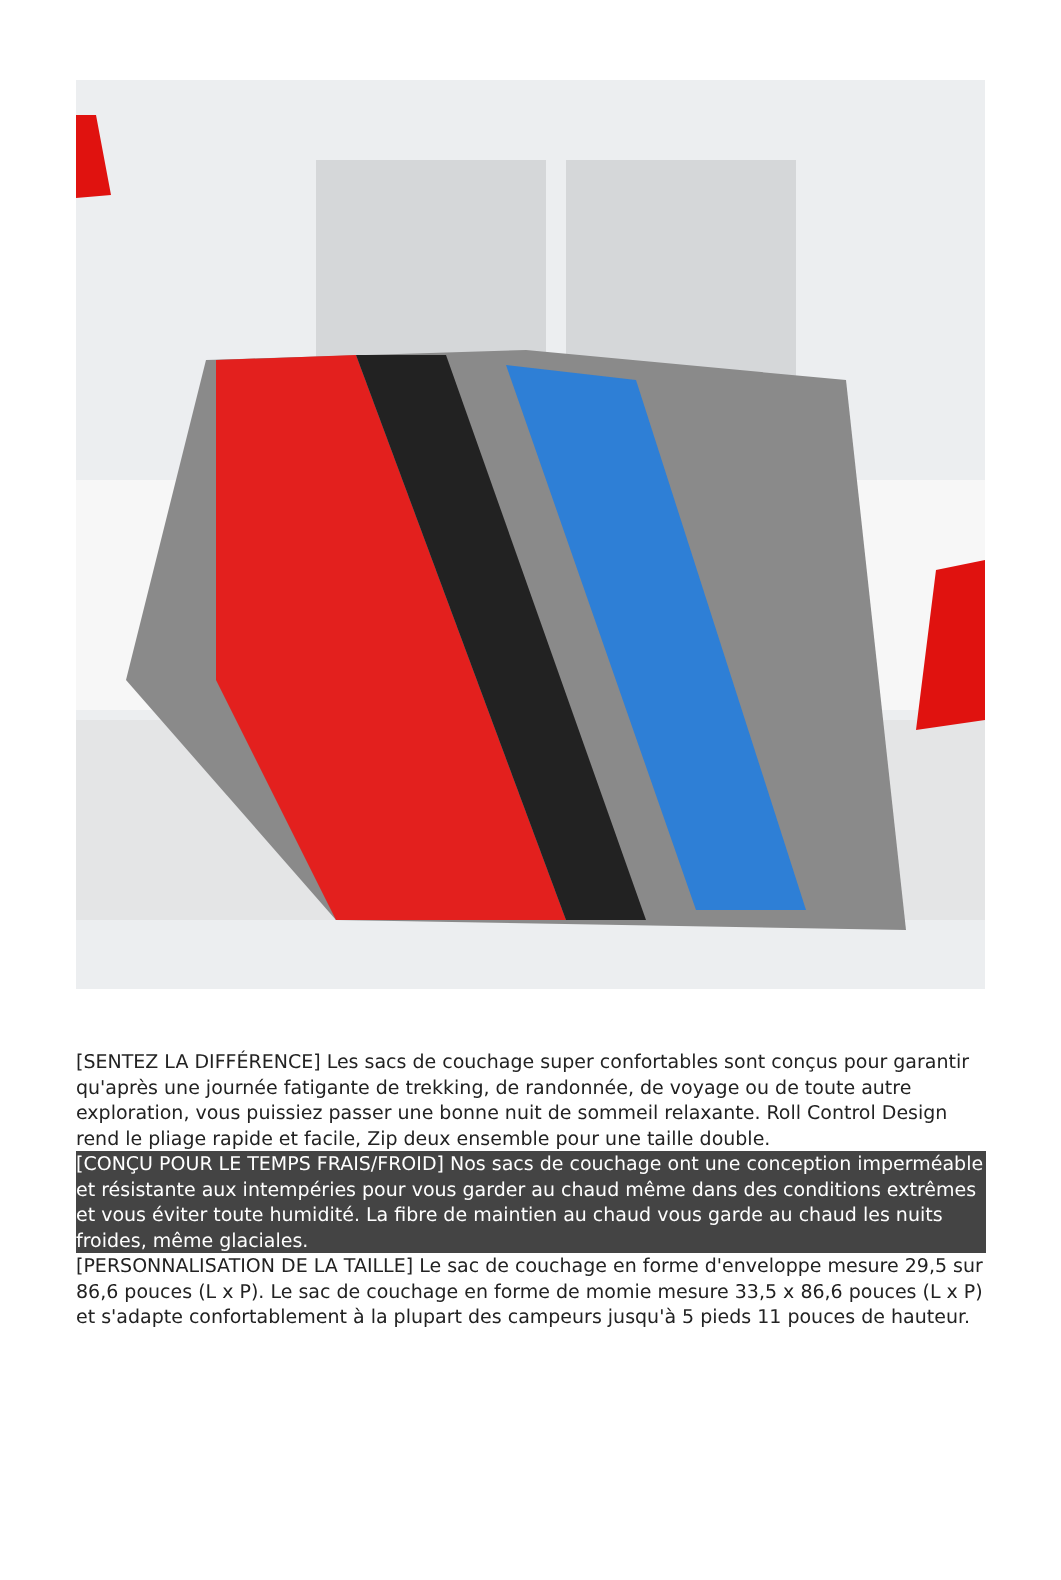[SENTEZ LA DIFFÉRENCE] Les sacs de couchage super confortables sont conçus pour garantir qu'après une journée fatigante de trekking, de randonnée, de voyage ou de toute autre exploration, vous puissiez passer une bonne nuit de sommeil relaxante. Roll Control Design rend le pliage rapide et facile, Zip deux ensemble pour une taille double.
[CONÇU POUR LE TEMPS FRAIS/FROID] Nos sacs de couchage ont une conception imperméable et résistante aux intempéries pour vous garder au chaud même dans des conditions extrêmes et vous éviter toute humidité. La fibre de maintien au chaud vous garde au chaud les nuits froides, même glaciales.
[PERSONNALISATION DE LA TAILLE] Le sac de couchage en forme d'enveloppe mesure 29,5 sur 86,6 pouces (L x P). Le sac de couchage en forme de momie mesure 33,5 x 86,6 pouces (L x P) et s'adapte confortablement à la plupart des campeurs jusqu'à 5 pieds 11 pouces de hauteur.